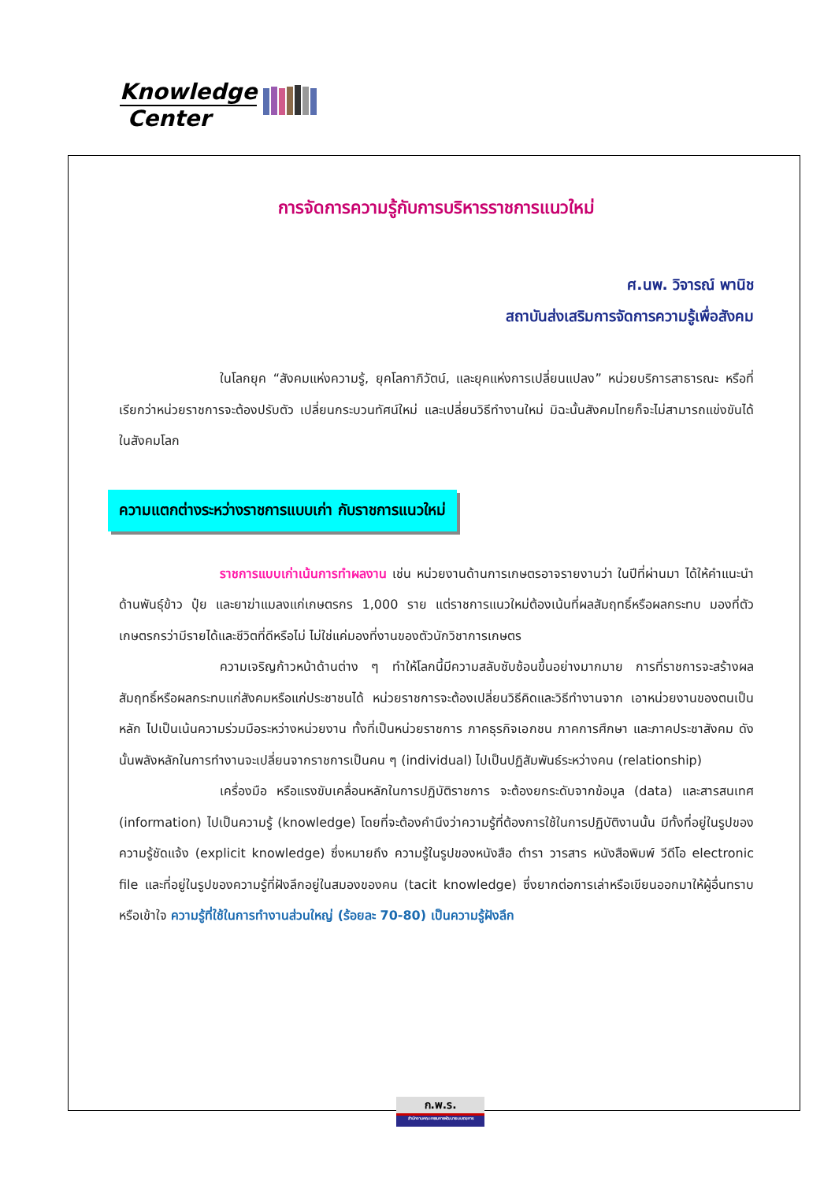Knowledge
Center
การจัดการความรู้กับการบริหารราชการแนวใหม่
ศ.นพ. วิจารณ์ พานิช
สถาบันส่งเสริมการจัดการความรู้เพื่อสังคม
ในโลกยุค “สังคมแห่งความรู้, ยุคโลกาภิวัตน์, และยุคแห่งการเปลี่ยนแปลง” หน่วยบริการสาธารณะ หรือที่เรียกว่าหน่วยราชการจะต้องปรับตัว เปลี่ยนกระบวนทัศน์ใหม่ และเปลี่ยนวิธีทำงานใหม่ มิฉะนั้นสังคมไทยก็จะไม่สามารถแข่งขันได้ในสังคมโลก
ความแตกต่างระหว่างราชการแบบเก่า กับราชการแนวใหม่
ราชการแบบเก่าเน้นการทำผลงาน เช่น หน่วยงานด้านการเกษตรอาจรายงานว่า ในปีที่ผ่านมา ได้ให้คำแนะนำด้านพันธุ์ข้าว ปุ๋ย และยาฆ่าแมลงแก่เกษตรกร 1,000 ราย แต่ราชการแนวใหม่ต้องเน้นที่ผลสัมฤทธิ์หรือผลกระทบ มองที่ตัวเกษตรกรว่ามีรายได้และชีวิตที่ดีหรือไม่ ไม่ใช่แค่มองที่งานของตัวนักวิชาการเกษตร
ความเจริญก้าวหน้าด้านต่าง ๆ ทำให้โลกนี้มีความสลับซับซ้อนขึ้นอย่างมากมาย การที่ราชการจะสร้างผลสัมฤทธิ์หรือผลกระทบแก่สังคมหรือแก่ประชาชนได้ หน่วยราชการจะต้องเปลี่ยนวิธีคิดและวิธีทำงานจาก เอาหน่วยงานของตนเป็นหลัก ไปเป็นเน้นความร่วมมือระหว่างหน่วยงาน ทั้งที่เป็นหน่วยราชการ ภาคธุรกิจเอกชน ภาคการศึกษา และภาคประชาสังคม ดังนั้นพลังหลักในการทำงานจะเปลี่ยนจากราชการเป็นคน ๆ (individual) ไปเป็นปฏิสัมพันธ์ระหว่างคน (relationship)
เครื่องมือ หรือแรงขับเคลื่อนหลักในการปฏิบัติราชการ จะต้องยกระดับจากข้อมูล (data) และสารสนเทศ (information) ไปเป็นความรู้ (knowledge) โดยที่จะต้องคำนึงว่าความรู้ที่ต้องการใช้ในการปฏิบัติงานนั้น มีทั้งที่อยู่ในรูปของความรู้ชัดแจ้ง (explicit knowledge) ซึ่งหมายถึง ความรู้ในรูปของหนังสือ ตำรา วารสาร หนังสือพิมพ์ วีดีโอ electronic file และที่อยู่ในรูปของความรู้ที่ฝังลึกอยู่ในสมองของคน (tacit knowledge) ซึ่งยากต่อการเล่าหรือเขียนออกมาให้ผู้อื่นทราบหรือเข้าใจ ความรู้ที่ใช้ในการทำงานส่วนใหญ่ (ร้อยละ 70-80) เป็นความรู้ฝังลึก
ก.พ.ร.
สำนักงานคณะกรรมการพัฒนาระบบราชการ